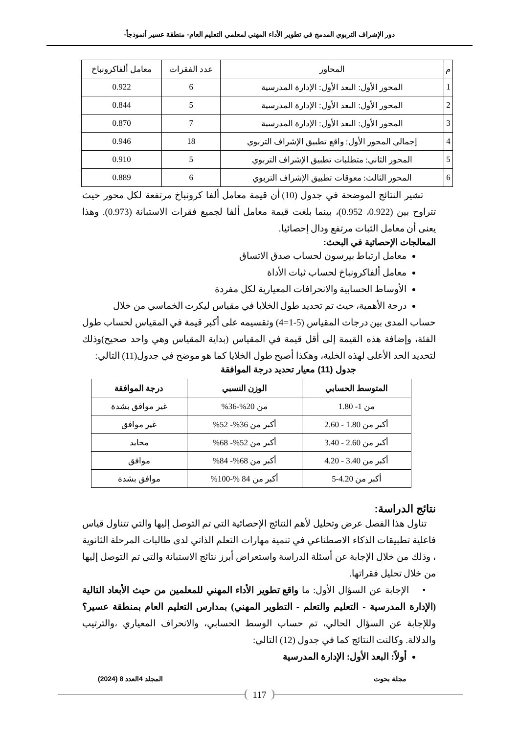دور الإشراف التربوي المدمج في تطوير الأداء المهني لمعلمي التعليم العام- منطقة عسير أنموذجاً-
| م | المحاور | عدد الفقرات | معامل ألفاكرونباخ |
| --- | --- | --- | --- |
| 1 | المحور الأول: البعد الأول: الإدارة المدرسية | 6 | 0.922 |
| 2 | المحور الأول: البعد الأول: الإدارة المدرسية | 5 | 0.844 |
| 3 | المحور الأول: البعد الأول: الإدارة المدرسية | 7 | 0.870 |
| 4 | إجمالي المحور الأول: واقع تطبيق الإشراف التربوي | 18 | 0.946 |
| 5 | المحور الثاني: متطلبات تطبيق الإشراف التربوي | 5 | 0.910 |
| 6 | المحور الثالث: معوقات تطبيق الإشراف التربوي | 6 | 0.889 |
تشير النتائج الموضحة في جدول (10) أن قيمة معامل ألفا كرونباخ مرتفعة لكل محور حيث تتراوح بين (0.922، 0.952)، بينما بلغت قيمة معامل ألفا لجميع فقرات الاستبانة (0.973). وهذا يعنى أن معامل الثبات مرتفع ودال إحصائيا.
المعالجات الإحصائية في البحث:
معامل ارتباط بيرسون لحساب صدق الاتساق
معامل ألفاكرونباخ لحساب ثبات الأداة
الأوساط الحسابية والانحرافات المعيارية لكل مفردة
درجة الأهمية، حيث تم تحديد طول الخلايا في مقياس ليكرت الخماسي من خلال
حساب المدى بين درجات المقياس (5-1=4) وتقسيمه على أكبر قيمة في المقياس لحساب طول الفئة، وإضافة هذه القيمة إلى أقل قيمة في المقياس (بداية المقياس وهي واحد صحيح)وذلك لتحديد الحد الأعلى لهذه الخلية، وهكذا أصبح طول الخلايا كما هو موضح في جدول(11) التالي:
جدول (11) معيار تحديد درجة الموافقة
| المتوسط الحسابي | الوزن النسبي | درجة الموافقة |
| --- | --- | --- |
| من 1- 1.80 | من 20%-36% | غير موافق بشدة |
| أكبر من 1.80 - 2.60 | أكبر من 36%- 52% | غير موافق |
| أكبر من 2.60 - 3.40 | أكبر من 52%- 68% | محايد |
| أكبر من 3.40 - 4.20 | أكبر من 68%- 84% | موافق |
| أكبر من 4.20-5 | أكبر من 84 %-100% | موافق بشدة |
نتائج الدراسة:
تناول هذا الفصل عرض وتحليل لأهم النتائج الإحصائية التي تم التوصل إليها والتي تتناول قياس فاعلية تطبيقات الذكاء الاصطناعي في تنمية مهارات التعلم الذاتي لدى طالبات المرحلة الثانوية ، وذلك من خلال الإجابة عن أسئلة الدراسة واستعراض أبرز نتائج الاستبانة والتي تم التوصل إليها من خلال تحليل فقراتها.
• الإجابة عن السؤال الأول: ما واقع تطوير الأداء المهني للمعلمين من حيث الأبعاد التالية (الإدارة المدرسية - التعليم والتعلم - التطوير المهني) بمدارس التعليم العام بمنطقة عسير؟ وللإجابة عن السؤال الحالي، تم حساب الوسط الحسابي، والانحراف المعياري ،والترتيب والدلالة. وكالنت النتائج كما في جدول (12) التالي:
أولاً: البعد الأول: الإدارة المدرسية
مجلة بحوث المجلد 4العدد 8 (2024)
117